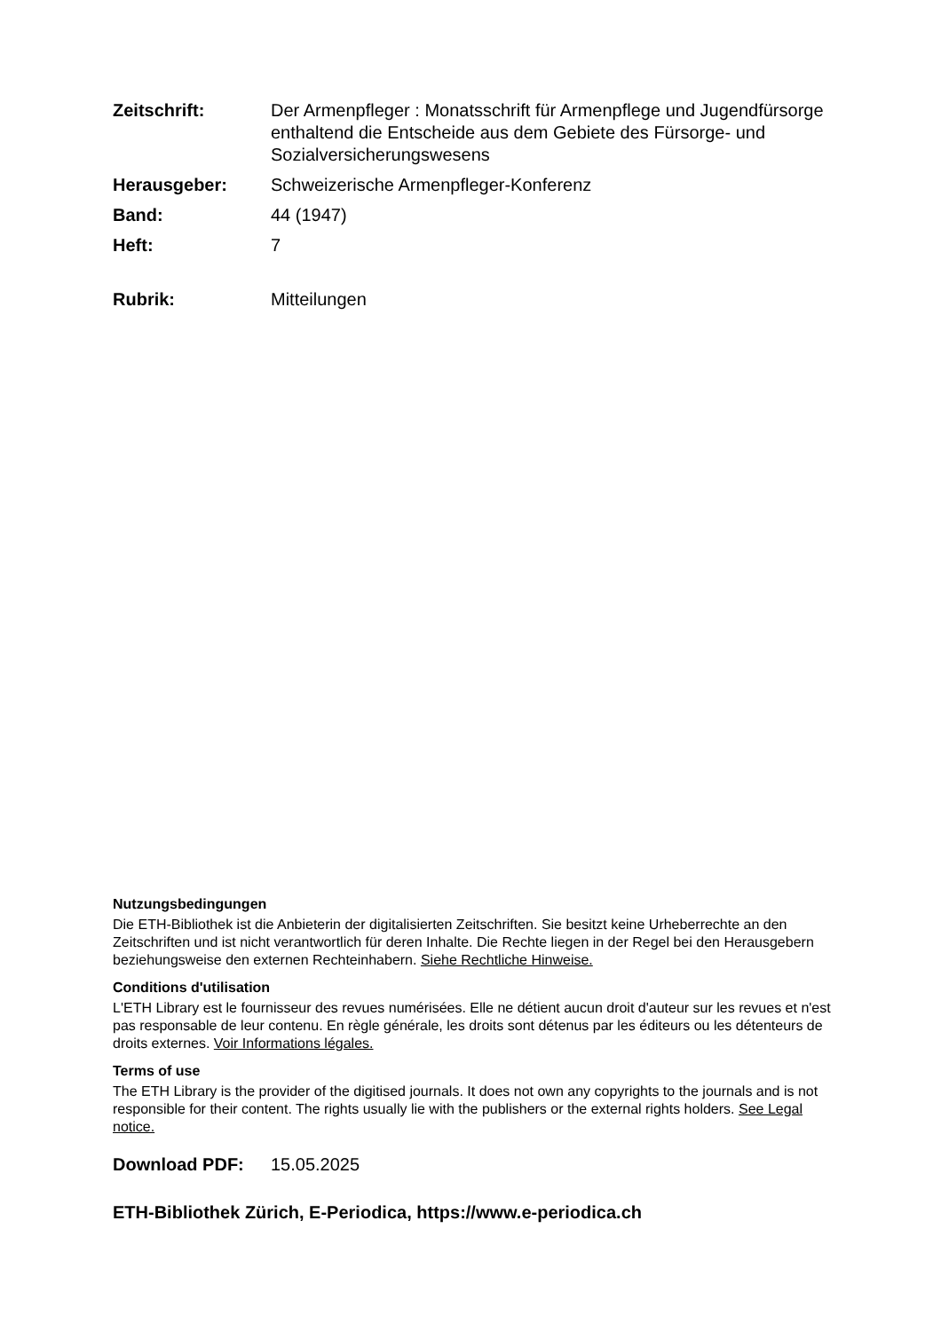Zeitschrift: Der Armenpfleger : Monatsschrift für Armenpflege und Jugendfürsorge enthaltend die Entscheide aus dem Gebiete des Fürsorge- und Sozialversicherungswesens
Herausgeber: Schweizerische Armenpfleger-Konferenz
Band: 44 (1947)
Heft: 7
Rubrik: Mitteilungen
Nutzungsbedingungen
Die ETH-Bibliothek ist die Anbieterin der digitalisierten Zeitschriften. Sie besitzt keine Urheberrechte an den Zeitschriften und ist nicht verantwortlich für deren Inhalte. Die Rechte liegen in der Regel bei den Herausgebern beziehungsweise den externen Rechteinhabern. Siehe Rechtliche Hinweise.
Conditions d'utilisation
L'ETH Library est le fournisseur des revues numérisées. Elle ne détient aucun droit d'auteur sur les revues et n'est pas responsable de leur contenu. En règle générale, les droits sont détenus par les éditeurs ou les détenteurs de droits externes. Voir Informations légales.
Terms of use
The ETH Library is the provider of the digitised journals. It does not own any copyrights to the journals and is not responsible for their content. The rights usually lie with the publishers or the external rights holders. See Legal notice.
Download PDF: 15.05.2025
ETH-Bibliothek Zürich, E-Periodica, https://www.e-periodica.ch